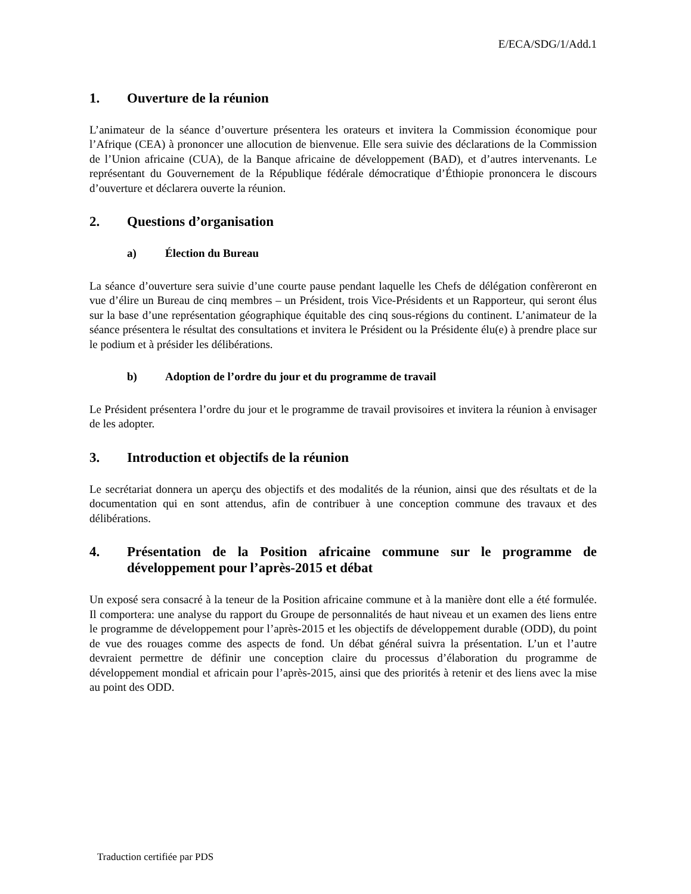E/ECA/SDG/1/Add.1
1. Ouverture de la réunion
L’animateur de la séance d’ouverture présentera les orateurs et invitera la Commission économique pour l’Afrique (CEA) à prononcer une allocution de bienvenue. Elle sera suivie des déclarations de la Commission de l’Union africaine (CUA), de la Banque africaine de développement (BAD), et d’autres intervenants. Le représentant du Gouvernement de la République fédérale démocratique d’Éthiopie prononcera le discours d’ouverture et déclarera ouverte la réunion.
2. Questions d’organisation
a) Élection du Bureau
La séance d’ouverture sera suivie d’une courte pause pendant laquelle les Chefs de délégation confèreront en vue d’élire un Bureau de cinq membres – un Président, trois Vice-Présidents et un Rapporteur, qui seront élus sur la base d’une représentation géographique équitable des cinq sous-régions du continent. L’animateur de la séance présentera le résultat des consultations et invitera le Président ou la Présidente élu(e) à prendre place sur le podium et à présider les délibérations.
b) Adoption de l’ordre du jour et du programme de travail
Le Président présentera l’ordre du jour et le programme de travail provisoires et invitera la réunion à envisager de les adopter.
3. Introduction et objectifs de la réunion
Le secrétariat donnera un aperçu des objectifs et des modalités de la réunion, ainsi que des résultats et de la documentation qui en sont attendus, afin de contribuer à une conception commune des travaux et des délibérations.
4. Présentation de la Position africaine commune sur le programme de développement pour l’après-2015 et débat
Un exposé sera consacré à la teneur de la Position africaine commune et à la manière dont elle a été formulée. Il comportera: une analyse du rapport du Groupe de personnalités de haut niveau et un examen des liens entre le programme de développement pour l’après-2015 et les objectifs de développement durable (ODD), du point de vue des rouages comme des aspects de fond. Un débat général suivra la présentation. L’un et l’autre devraient permettre de définir une conception claire du processus d’élaboration du programme de développement mondial et africain pour l’après-2015, ainsi que des priorités à retenir et des liens avec la mise au point des ODD.
Traduction certifiée par PDS